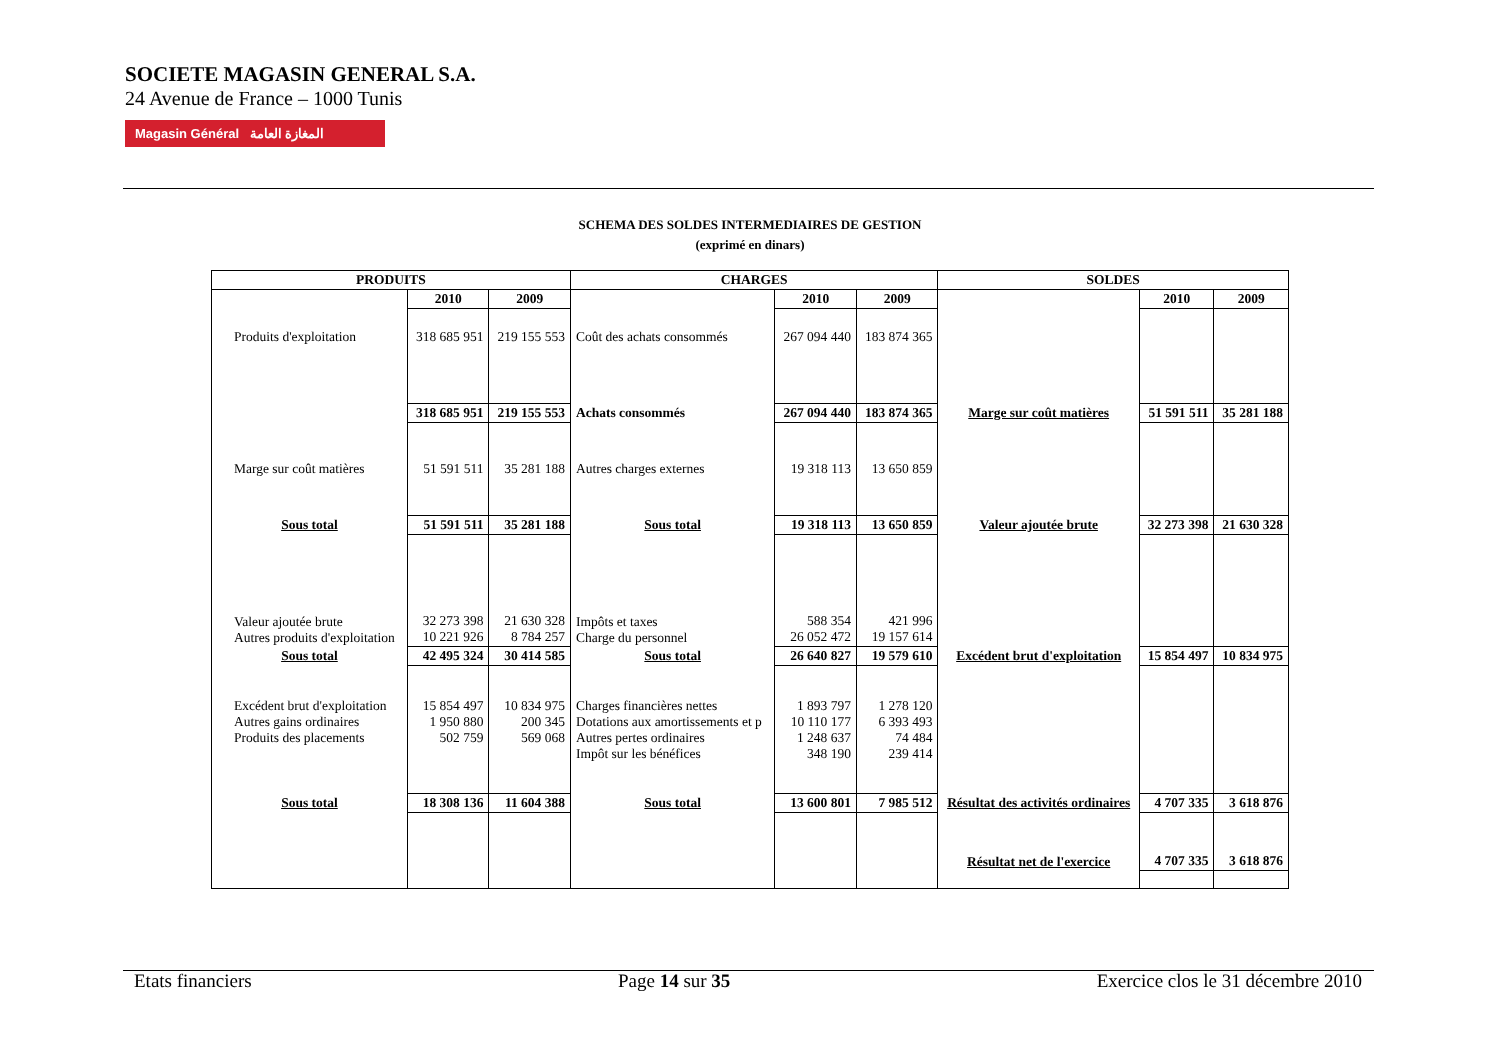SOCIETE MAGASIN GENERAL S.A.
24 Avenue de France – 1000 Tunis
Magasin Général المغازة العامة
SCHEMA DES SOLDES INTERMEDIAIRES DE GESTION
(exprimé en dinars)
| PRODUITS | | | CHARGES | | | SOLDES | | |
| --- | --- | --- | --- | --- | --- | --- | --- | --- |
| | 2010 | 2009 | | 2010 | 2009 | | 2010 | 2009 |
| Produits d'exploitation | 318 685 951 | 219 155 553 | Coût des achats consommés | 267 094 440 | 183 874 365 | | | |
| | 318 685 951 | 219 155 553 | Achats consommés | 267 094 440 | 183 874 365 | Marge sur coût matières | 51 591 511 | 35 281 188 |
| Marge sur coût matières | 51 591 511 | 35 281 188 | Autres charges externes | 19 318 113 | 13 650 859 | | | |
| Sous total | 51 591 511 | 35 281 188 | Sous total | 19 318 113 | 13 650 859 | Valeur ajoutée brute | 32 273 398 | 21 630 328 |
| Valeur ajoutée brute Autres produits d'exploitation | 32 273 398 10 221 926 | 21 630 328 8 784 257 | Impôts et taxes Charge du personnel | 588 354 26 052 472 | 421 996 19 157 614 | | | |
| Sous total | 42 495 324 | 30 414 585 | Sous total | 26 640 827 | 19 579 610 | Excédent brut d'exploitation | 15 854 497 | 10 834 975 |
| Excédent brut d'exploitation Autres gains ordinaires Produits des placements | 15 854 497 1 950 880 502 759 | 10 834 975 200 345 569 068 | Charges financières nettes Dotations aux amortissements et p Autres pertes ordinaires Impôt sur les bénéfices | 1 893 797 10 110 177 1 248 637 348 190 | 1 278 120 6 393 493 74 484 239 414 | | | |
| Sous total | 18 308 136 | 11 604 388 | Sous total | 13 600 801 | 7 985 512 | Résultat des activités ordinaires | 4 707 335 | 3 618 876 |
| | | | | | | Résultat net de l'exercice | 4 707 335 | 3 618 876 |
Etats financiers Page 14 sur 35 Exercice clos le 31 décembre 2010